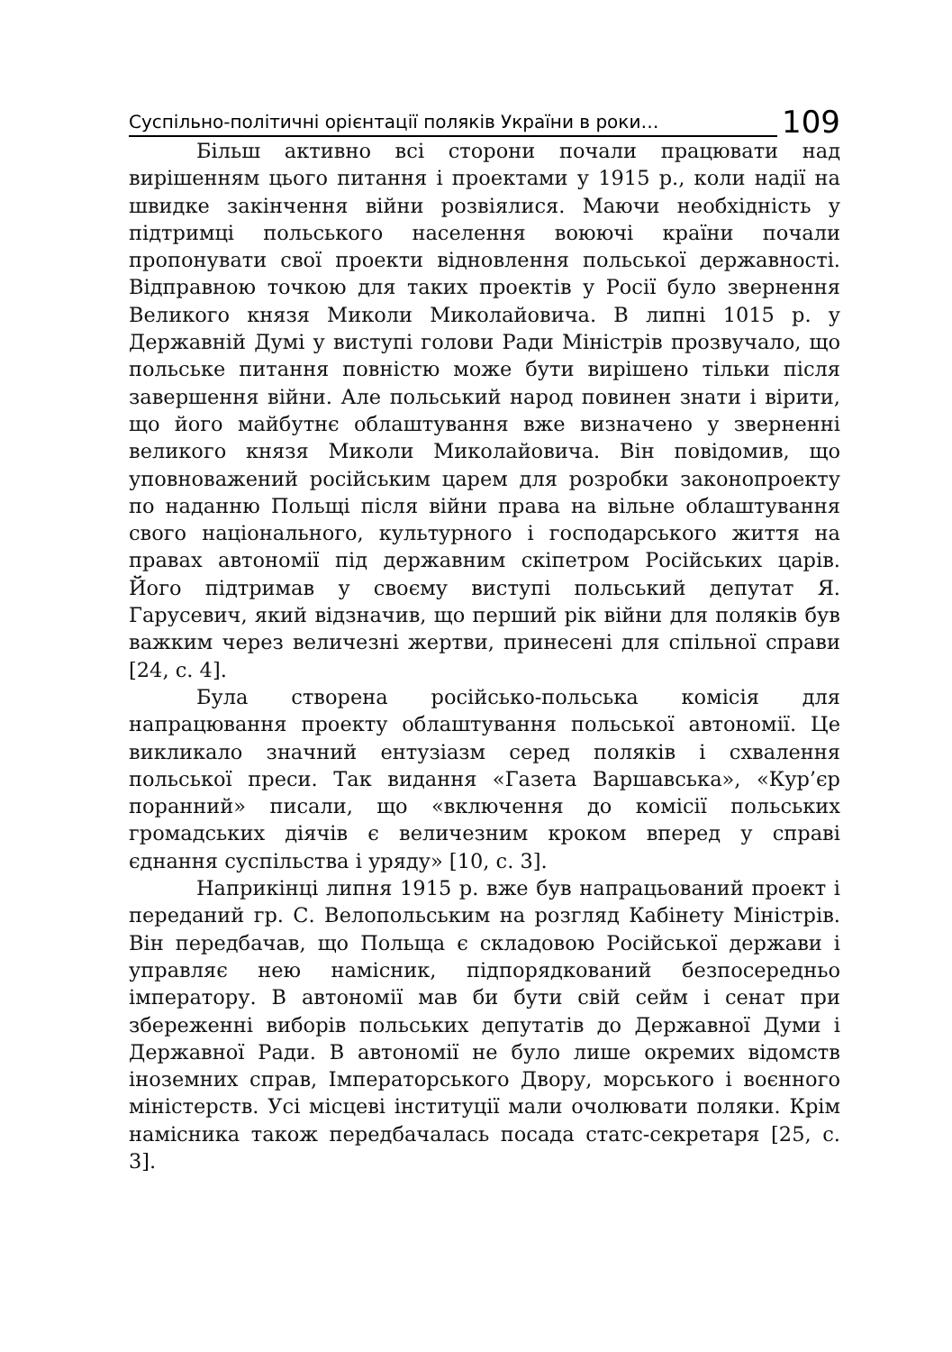Суспільно-політичні орієнтації поляків України в роки… 109
Більш активно всі сторони почали працювати над вирішенням цього питання і проектами у 1915 р., коли надії на швидке закінчення війни розвіялися. Маючи необхідність у підтримці польського населення воюючі країни почали пропонувати свої проекти відновлення польської державності. Відправною точкою для таких проектів у Росії було звернення Великого князя Миколи Миколайовича. В липні 1015 р. у Державній Думі у виступі голови Ради Міністрів прозвучало, що польське питання повністю може бути вирішено тільки після завершення війни. Але польський народ повинен знати і вірити, що його майбутнє облаштування вже визначено у зверненні великого князя Миколи Миколайовича. Він повідомив, що уповноважений російським царем для розробки законопроекту по наданню Польщі після війни права на вільне облаштування свого національного, культурного і господарського життя на правах автономії під державним скіпетром Російських царів. Його підтримав у своєму виступі польський депутат Я. Гарусевич, який відзначив, що перший рік війни для поляків був важким через величезні жертви, принесені для спільної справи [24, с. 4].
Була створена російсько-польська комісія для напрацювання проекту облаштування польської автономії. Це викликало значний ентузіазм серед поляків і схвалення польської преси. Так видання «Газета Варшавська», «Кур’єр поранний» писали, що «включення до комісії польських громадських діячів є величезним кроком вперед у справі єднання суспільства і уряду» [10, с. 3].
Наприкінці липня 1915 р. вже був напрацьований проект і переданий гр. С. Велопольським на розгляд Кабінету Міністрів. Він передбачав, що Польща є складовою Російської держави і управляє нею намісник, підпорядкований безпосередньо імператору. В автономії мав би бути свій сейм і сенат при збереженні виборів польських депутатів до Державної Думи і Державної Ради. В автономії не було лише окремих відомств іноземних справ, Імператорського Двору, морського і воєнного міністерств. Усі місцеві інституції мали очолювати поляки. Крім намісника також передбачалась посада статс-секретаря [25, с. 3].